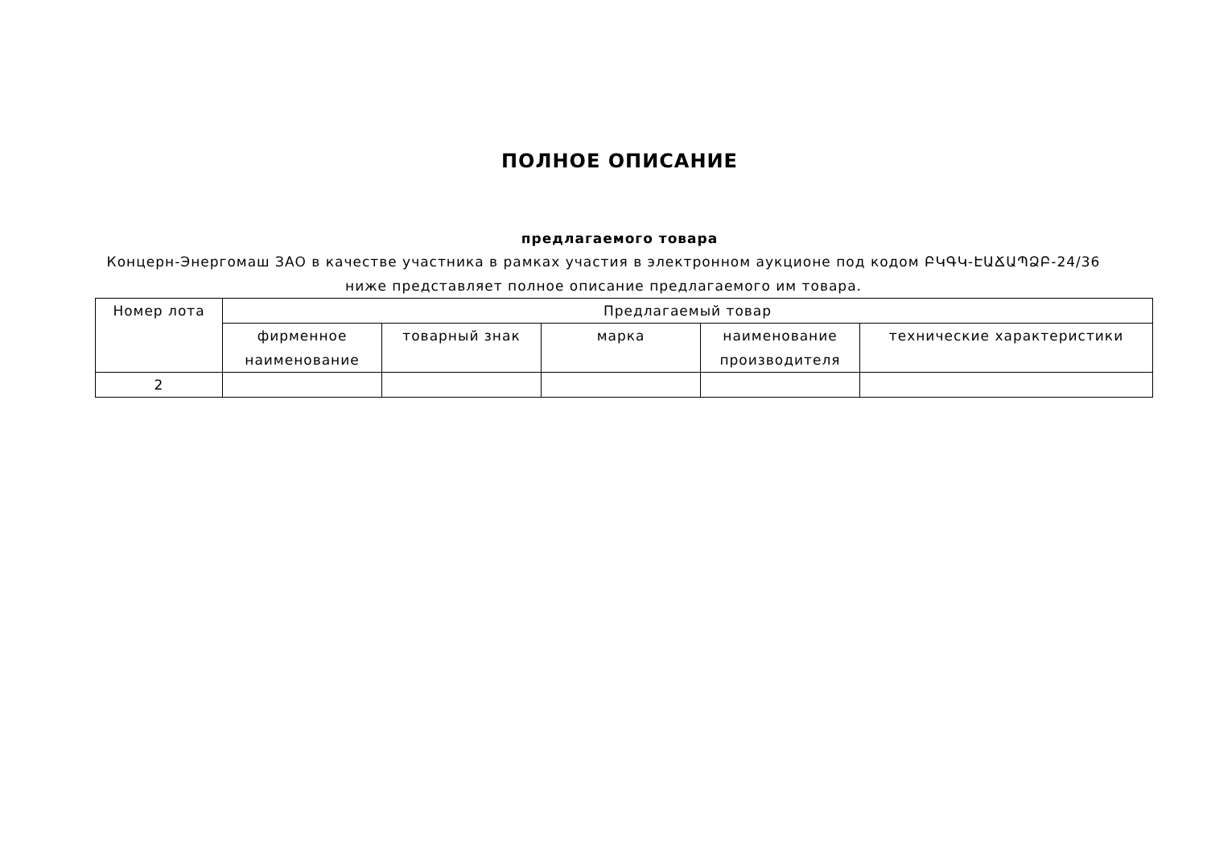ПОЛНОЕ ОПИСАНИЕ
предлагаемого товара
Концерн-Энергомаш ЗАО в качестве участника в рамках участия в электронном аукционе под кодом ԲԿԳԿ-ԷԱՃԱՊՁԲ-24/36 ниже представляет полное описание предлагаемого им товара.
| Номер лота | Предлагаемый товар | | | | |
| --- | --- | --- | --- | --- | --- |
| | фирменное наименование | товарный знак | марка | наименование производителя | технические характеристики |
| 2 | | | | | |